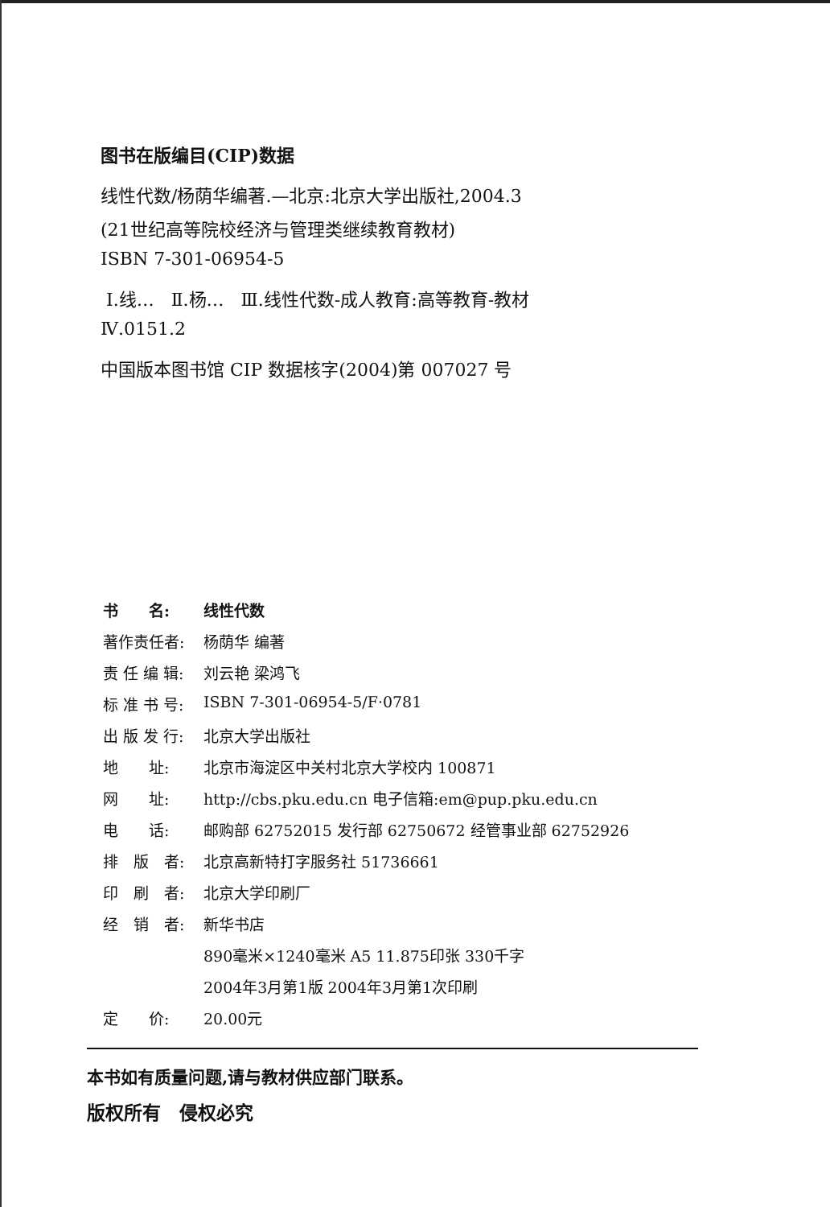图书在版编目(CIP)数据
线性代数/杨荫华编著.—北京:北京大学出版社,2004.3
(21世纪高等院校经济与管理类继续教育教材)
ISBN 7-301-06954-5
Ⅰ.线… Ⅱ.杨… Ⅲ.线性代数-成人教育:高等教育-教材
Ⅳ.0151.2
中国版本图书馆 CIP 数据核字(2004)第 007027 号
| 书 名: | 线性代数 |
| 著作责任者: | 杨荫华 编著 |
| 责 任 编 辑: | 刘云艳 梁鸿飞 |
| 标 准 书 号: | ISBN 7-301-06954-5/F·0781 |
| 出 版 发 行: | 北京大学出版社 |
| 地 址: | 北京市海淀区中关村北京大学校内 100871 |
| 网 址: | http://cbs.pku.edu.cn 电子信箱:em@pup.pku.edu.cn |
| 电 话: | 邮购部 62752015 发行部 62750672 经管事业部 62752926 |
| 排 版 者: | 北京高新特打字服务社 51736661 |
| 印 刷 者: | 北京大学印刷厂 |
| 经 销 者: | 新华书店 |
| | 890毫米×1240毫米 A5 11.875印张 330千字 |
| | 2004年3月第1版 2004年3月第1次印刷 |
| 定 价: | 20.00元 |
本书如有质量问题,请与教材供应部门联系。
版权所有　侵权必究